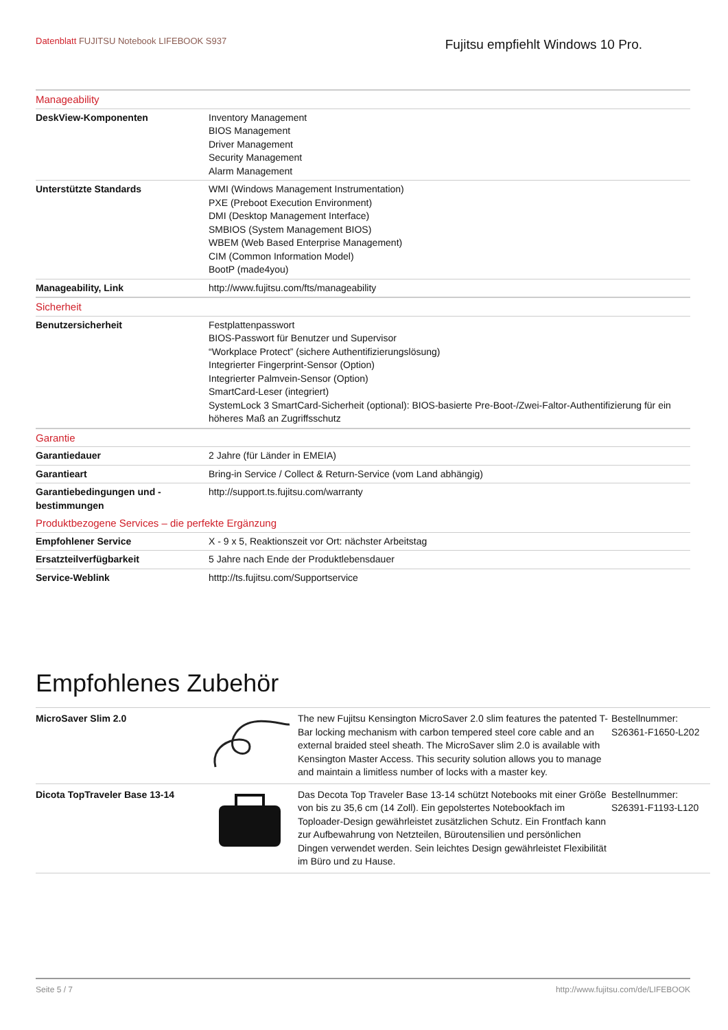Datenblatt FUJITSU Notebook LIFEBOOK S937
Fujitsu empfiehlt Windows 10 Pro.
| Manageability | |
| DeskView-Komponenten | Inventory Management BIOS Management Driver Management Security Management Alarm Management |
| Unterstützte Standards | WMI (Windows Management Instrumentation) PXE (Preboot Execution Environment) DMI (Desktop Management Interface) SMBIOS (System Management BIOS) WBEM (Web Based Enterprise Management) CIM (Common Information Model) BootP (made4you) |
| Manageability, Link | http://www.fujitsu.com/fts/manageability |
| Sicherheit | |
| Benutzersicherheit | Festplattenpasswort BIOS-Passwort für Benutzer und Supervisor “Workplace Protect” (sichere Authentifizierungslösung) Integrierter Fingerprint-Sensor (Option) Integrierter Palmvein-Sensor (Option) SmartCard-Leser (integriert) SystemLock 3 SmartCard-Sicherheit (optional): BIOS-basierte Pre-Boot-/Zwei-Faltor-Authentifizierung für ein höheres Maß an Zugriffsschutz |
| Garantie | |
| Garantiedauer | 2 Jahre (für Länder in EMEIA) |
| Garantieart | Bring-in Service / Collect & Return-Service (vom Land abhängig) |
| Garantiebedingungen und -bestimmungen | http://support.ts.fujitsu.com/warranty |
| Produktbezogene Services – die perfekte Ergänzung | |
| Empfohlener Service | X - 9 x 5, Reaktionszeit vor Ort: nächster Arbeitstag |
| Ersatzteilverfügbarkeit | 5 Jahre nach Ende der Produktlebensdauer |
| Service-Weblink | htttp://ts.fujitsu.com/Supportservice |
Empfohlenes Zubehör
| MicroSaver Slim 2.0 | | The new Fujitsu Kensington MicroSaver 2.0 slim features the patented T-Bar locking mechanism with carbon tempered steel core cable and an external braided steel sheath. The MicroSaver slim 2.0 is available with Kensington Master Access. This security solution allows you to manage and maintain a limitless number of locks with a master key. | Bestellnummer: S26361-F1650-L202 |
| Dicota TopTraveler Base 13-14 | | Das Decota Top Traveler Base 13-14 schützt Notebooks mit einer Größe von bis zu 35,6 cm (14 Zoll). Ein gepolstertes Notebookfach im Toploader-Design gewährleistet zusätzlichen Schutz. Ein Frontfach kann zur Aufbewahrung von Netzteilen, Büroutensilien und persönlichen Dingen verwendet werden. Sein leichtes Design gewährleistet Flexibilität im Büro und zu Hause. | Bestellnummer: S26391-F1193-L120 |
Seite 5 / 7 http://www.fujitsu.com/de/LIFEBOOK